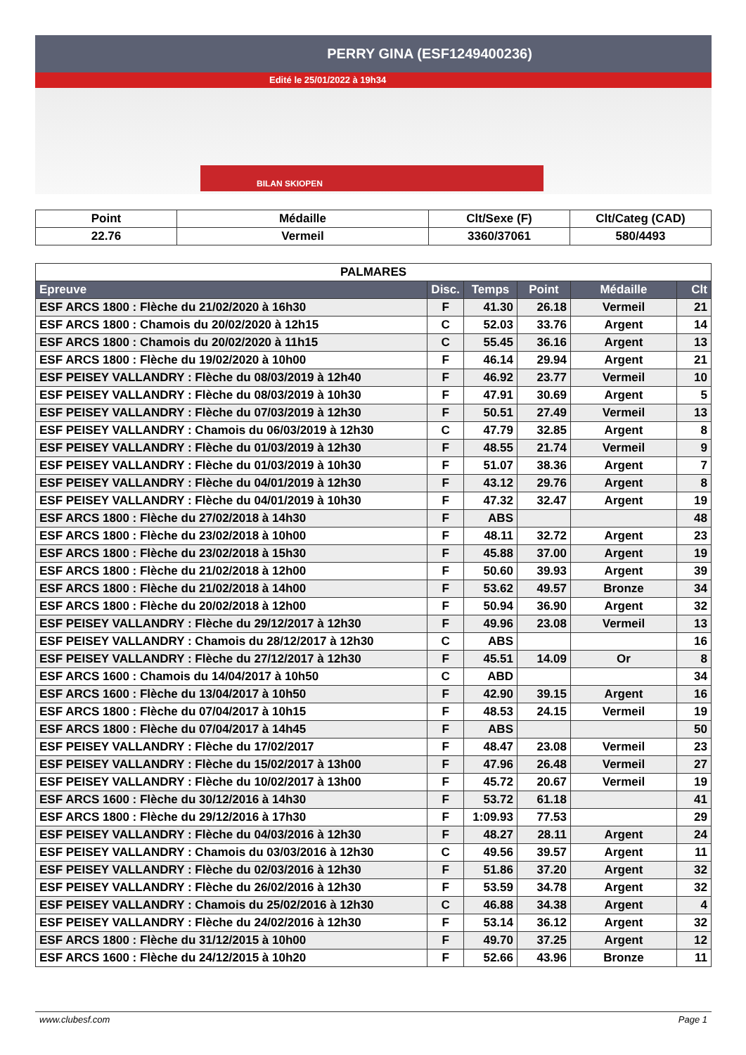PERRY GINA (ESF1249400236)
Edité le 25/01/2022 à 19h34
BILAN SKIOPEN
| Point | Médaille | Clt/Sexe (F) | Clt/Categ (CAD) |
| 22.76 | Vermeil | 3360/37061 | 580/4493 |
| PALMARES | | | | | |
| --- | --- | --- | --- | --- | --- |
| Epreuve | Disc. | Temps | Point | Médaille | Clt |
| ESF ARCS 1800 : Flèche du 21/02/2020 à 16h30 | F | 41.30 | 26.18 | Vermeil | 21 |
| ESF ARCS 1800 : Chamois du 20/02/2020 à 12h15 | C | 52.03 | 33.76 | Argent | 14 |
| ESF ARCS 1800 : Chamois du 20/02/2020 à 11h15 | C | 55.45 | 36.16 | Argent | 13 |
| ESF ARCS 1800 : Flèche du 19/02/2020 à 10h00 | F | 46.14 | 29.94 | Argent | 21 |
| ESF PEISEY VALLANDRY : Flèche du 08/03/2019 à 12h40 | F | 46.92 | 23.77 | Vermeil | 10 |
| ESF PEISEY VALLANDRY : Flèche du 08/03/2019 à 10h30 | F | 47.91 | 30.69 | Argent | 5 |
| ESF PEISEY VALLANDRY : Flèche du 07/03/2019 à 12h30 | F | 50.51 | 27.49 | Vermeil | 13 |
| ESF PEISEY VALLANDRY : Chamois du 06/03/2019 à 12h30 | C | 47.79 | 32.85 | Argent | 8 |
| ESF PEISEY VALLANDRY : Flèche du 01/03/2019 à 12h30 | F | 48.55 | 21.74 | Vermeil | 9 |
| ESF PEISEY VALLANDRY : Flèche du 01/03/2019 à 10h30 | F | 51.07 | 38.36 | Argent | 7 |
| ESF PEISEY VALLANDRY : Flèche du 04/01/2019 à 12h30 | F | 43.12 | 29.76 | Argent | 8 |
| ESF PEISEY VALLANDRY : Flèche du 04/01/2019 à 10h30 | F | 47.32 | 32.47 | Argent | 19 |
| ESF ARCS 1800 : Flèche du 27/02/2018 à 14h30 | F | ABS | | | 48 |
| ESF ARCS 1800 : Flèche du 23/02/2018 à 10h00 | F | 48.11 | 32.72 | Argent | 23 |
| ESF ARCS 1800 : Flèche du 23/02/2018 à 15h30 | F | 45.88 | 37.00 | Argent | 19 |
| ESF ARCS 1800 : Flèche du 21/02/2018 à 12h00 | F | 50.60 | 39.93 | Argent | 39 |
| ESF ARCS 1800 : Flèche du 21/02/2018 à 14h00 | F | 53.62 | 49.57 | Bronze | 34 |
| ESF ARCS 1800 : Flèche du 20/02/2018 à 12h00 | F | 50.94 | 36.90 | Argent | 32 |
| ESF PEISEY VALLANDRY : Flèche du 29/12/2017 à 12h30 | F | 49.96 | 23.08 | Vermeil | 13 |
| ESF PEISEY VALLANDRY : Chamois du 28/12/2017 à 12h30 | C | ABS | | | 16 |
| ESF PEISEY VALLANDRY : Flèche du 27/12/2017 à 12h30 | F | 45.51 | 14.09 | Or | 8 |
| ESF ARCS 1600 : Chamois du 14/04/2017 à 10h50 | C | ABD | | | 34 |
| ESF ARCS 1600 : Flèche du 13/04/2017 à 10h50 | F | 42.90 | 39.15 | Argent | 16 |
| ESF ARCS 1800 : Flèche du 07/04/2017 à 10h15 | F | 48.53 | 24.15 | Vermeil | 19 |
| ESF ARCS 1800 : Flèche du 07/04/2017 à 14h45 | F | ABS | | | 50 |
| ESF PEISEY VALLANDRY : Flèche du 17/02/2017 | F | 48.47 | 23.08 | Vermeil | 23 |
| ESF PEISEY VALLANDRY : Flèche du 15/02/2017 à 13h00 | F | 47.96 | 26.48 | Vermeil | 27 |
| ESF PEISEY VALLANDRY : Flèche du 10/02/2017 à 13h00 | F | 45.72 | 20.67 | Vermeil | 19 |
| ESF ARCS 1600 : Flèche du 30/12/2016 à 14h30 | F | 53.72 | 61.18 | | 41 |
| ESF ARCS 1800 : Flèche du 29/12/2016 à 17h30 | F | 1:09.93 | 77.53 | | 29 |
| ESF PEISEY VALLANDRY : Flèche du 04/03/2016 à 12h30 | F | 48.27 | 28.11 | Argent | 24 |
| ESF PEISEY VALLANDRY : Chamois du 03/03/2016 à 12h30 | C | 49.56 | 39.57 | Argent | 11 |
| ESF PEISEY VALLANDRY : Flèche du 02/03/2016 à 12h30 | F | 51.86 | 37.20 | Argent | 32 |
| ESF PEISEY VALLANDRY : Flèche du 26/02/2016 à 12h30 | F | 53.59 | 34.78 | Argent | 32 |
| ESF PEISEY VALLANDRY : Chamois du 25/02/2016 à 12h30 | C | 46.88 | 34.38 | Argent | 4 |
| ESF PEISEY VALLANDRY : Flèche du 24/02/2016 à 12h30 | F | 53.14 | 36.12 | Argent | 32 |
| ESF ARCS 1800 : Flèche du 31/12/2015 à 10h00 | F | 49.70 | 37.25 | Argent | 12 |
| ESF ARCS 1600 : Flèche du 24/12/2015 à 10h20 | F | 52.66 | 43.96 | Bronze | 11 |
www.clubesf.com Page 1